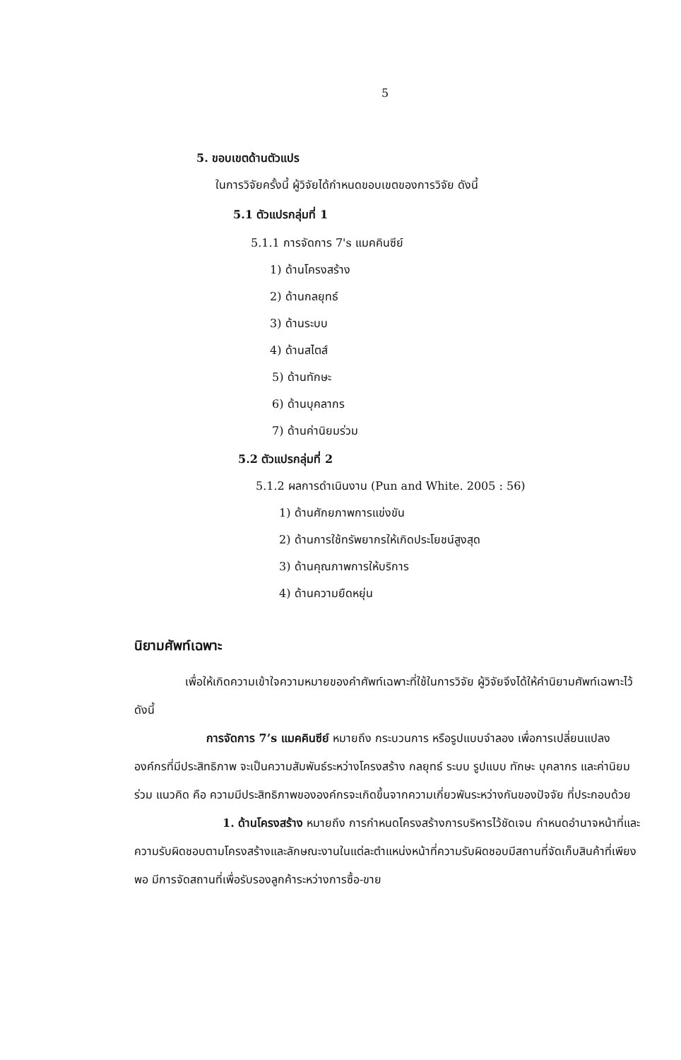5
5. ขอบเขตด้านตัวแปร
ในการวิจัยครั้งนี้ ผู้วิจัยได้กำหนดขอบเขตของการวิจัย ดังนี้
5.1 ตัวแปรกลุ่มที่ 1
5.1.1 การจัดการ 7's แมคคินซีย์
1) ด้านโครงสร้าง
2) ด้านกลยุทธ์
3) ด้านระบบ
4) ด้านสไตส์
5) ด้านทักษะ
6) ด้านบุคลากร
7) ด้านค่านิยมร่วม
5.2 ตัวแปรกลุ่มที่ 2
5.1.2 ผลการดำเนินงาน (Pun and White. 2005 : 56)
1) ด้านศักยภาพการแข่งขัน
2) ด้านการใช้ทรัพยากรให้เกิดประโยชน์สูงสุด
3) ด้านคุณภาพการให้บริการ
4) ด้านความยืดหยุ่น
นิยามศัพท์เฉพาะ
เพื่อให้เกิดความเข้าใจความหมายของคำศัพท์เฉพาะที่ใช้ในการวิจัย ผู้วิจัยจึงได้ให้คำนิยามศัพท์เฉพาะไว้ ดังนี้
การจัดการ 7’s แมคคินซีย์ หมายถึง กระบวนการ หรือรูปแบบจำลอง เพื่อการเปลี่ยนแปลงองค์กรที่มีประสิทธิภาพ จะเป็นความสัมพันธ์ระหว่างโครงสร้าง กลยุทธ์ ระบบ รูปแบบ ทักษะ บุคลากร และค่านิยมร่วม แนวคิด คือ ความมีประสิทธิภาพขององค์กรจะเกิดขึ้นจากความเกี่ยวพันระหว่างกันของปัจจัย ที่ประกอบด้วย
1. ด้านโครงสร้าง หมายถึง การกำหนดโครงสร้างการบริหารไว้ชัดเจน กำหนดอำนาจหน้าที่และความรับผิดชอบตามโครงสร้างและลักษณะงานในแต่ละตำแหน่งหน้าที่ความรับผิดชอบมีสถานที่จัดเก็บสินค้าที่เพียงพอ มีการจัดสถานที่เพื่อรับรองลูกค้าระหว่างการซื้อ-ขาย